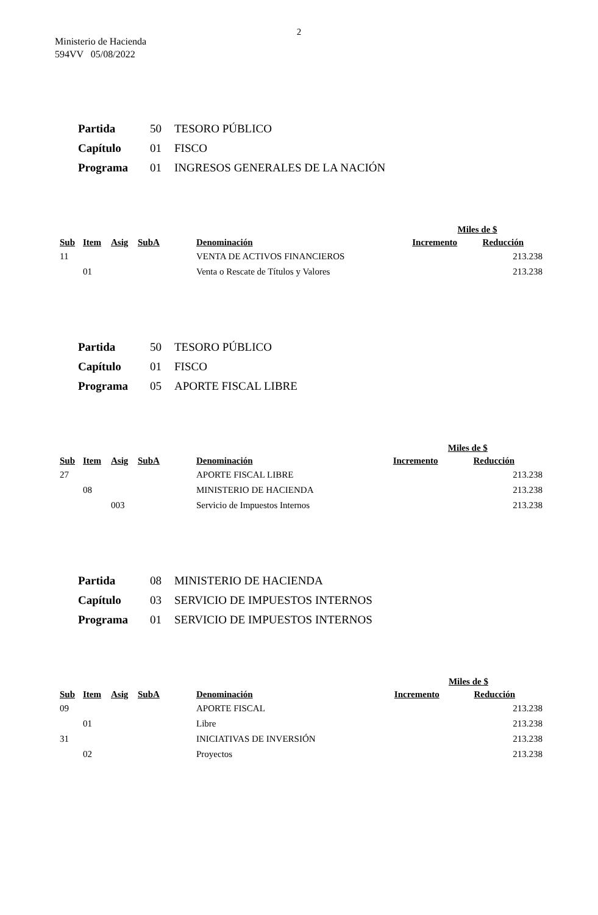2
Ministerio de Hacienda
594VV 05/08/2022
| Partida | 50 | TESORO PÚBLICO |
| Capítulo | 01 | FISCO |
| Programa | 01 | INGRESOS GENERALES DE LA NACIÓN |
| | | | | | | Miles de $ | |
| --- | --- | --- | --- | --- | --- | --- | --- |
| Sub | Item | Asig | SubA | | Denominación | Incremento | Reducción |
| 11 | | | | | VENTA DE ACTIVOS FINANCIEROS | | 213.238 |
| | 01 | | | | Venta o Rescate de Títulos y Valores | | 213.238 |
| Partida | 50 | TESORO PÚBLICO |
| Capítulo | 01 | FISCO |
| Programa | 05 | APORTE FISCAL LIBRE |
| | | | | | | Miles de $ | |
| --- | --- | --- | --- | --- | --- | --- | --- |
| Sub | Item | Asig | SubA | | Denominación | Incremento | Reducción |
| 27 | | | | | APORTE FISCAL LIBRE | | 213.238 |
| | 08 | | | | MINISTERIO DE HACIENDA | | 213.238 |
| | | 003 | | | Servicio de Impuestos Internos | | 213.238 |
| Partida | 08 | MINISTERIO DE HACIENDA |
| Capítulo | 03 | SERVICIO DE IMPUESTOS INTERNOS |
| Programa | 01 | SERVICIO DE IMPUESTOS INTERNOS |
| | | | | | | Miles de $ | |
| --- | --- | --- | --- | --- | --- | --- | --- |
| Sub | Item | Asig | SubA | | Denominación | Incremento | Reducción |
| 09 | | | | | APORTE FISCAL | | 213.238 |
| | 01 | | | | Libre | | 213.238 |
| 31 | | | | | INICIATIVAS DE INVERSIÓN | | 213.238 |
| | 02 | | | | Proyectos | | 213.238 |